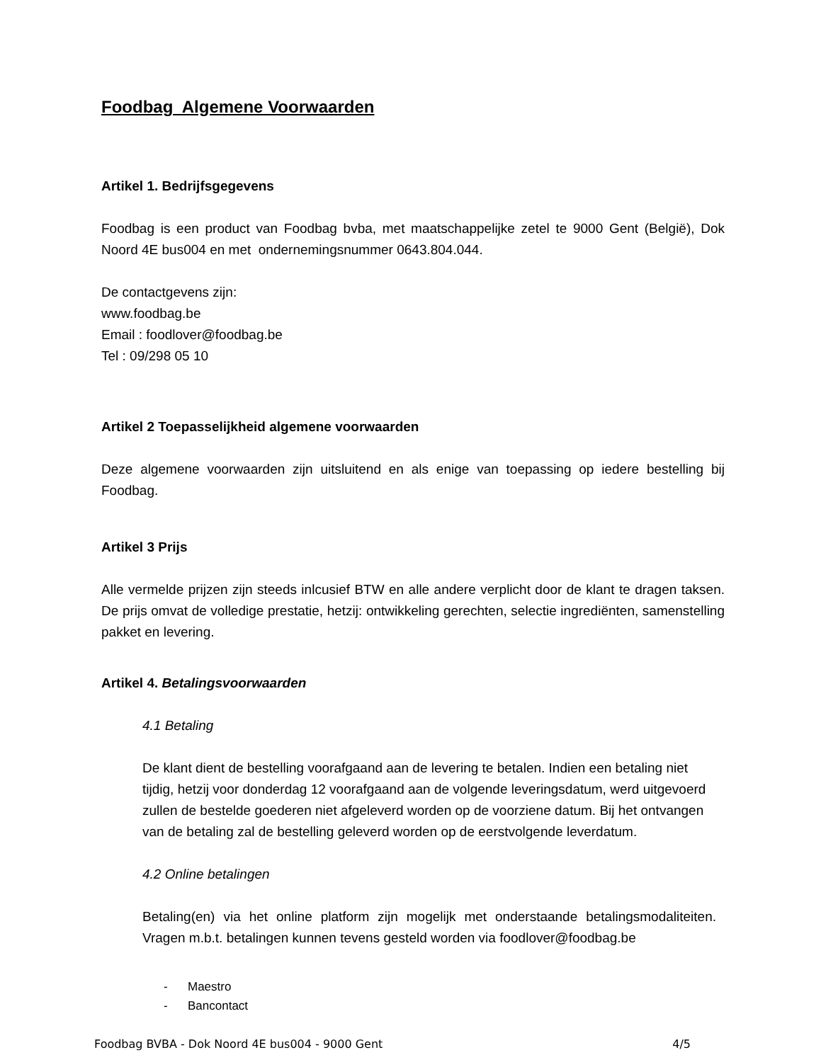Foodbag Algemene Voorwaarden
Artikel 1. Bedrijfsgegevens
Foodbag is een product van Foodbag bvba, met maatschappelijke zetel te 9000 Gent (België), Dok Noord 4E bus004 en met ondernemingsnummer 0643.804.044.
De contactgevens zijn:
www.foodbag.be
Email : foodlover@foodbag.be
Tel : 09/298 05 10
Artikel 2 Toepasselijkheid algemene voorwaarden
Deze algemene voorwaarden zijn uitsluitend en als enige van toepassing op iedere bestelling bij Foodbag.
Artikel 3 Prijs
Alle vermelde prijzen zijn steeds inlcusief BTW en alle andere verplicht door de klant te dragen taksen. De prijs omvat de volledige prestatie, hetzij: ontwikkeling gerechten, selectie ingrediënten, samenstelling pakket en levering.
Artikel 4. Betalingsvoorwaarden
4.1 Betaling
De klant dient de bestelling voorafgaand aan de levering te betalen. Indien een betaling niet tijdig, hetzij voor donderdag 12 voorafgaand aan de volgende leveringsdatum, werd uitgevoerd zullen de bestelde goederen niet afgeleverd worden op de voorziene datum. Bij het ontvangen van de betaling zal de bestelling geleverd worden op de eerstvolgende leverdatum.
4.2 Online betalingen
Betaling(en) via het online platform zijn mogelijk met onderstaande betalingsmodaliteiten. Vragen m.b.t. betalingen kunnen tevens gesteld worden via foodlover@foodbag.be
- Maestro
- Bancontact
Foodbag BVBA - Dok Noord 4E bus004 - 9000 Gent 4/5